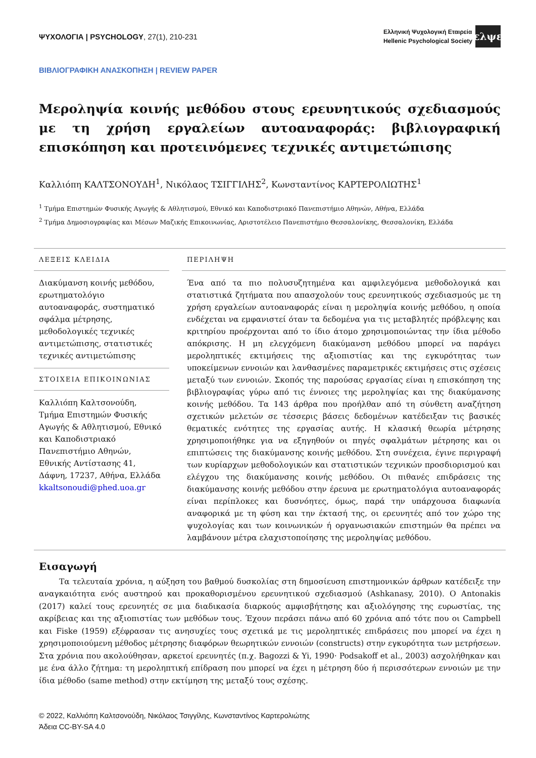ΨΥΧΟΛΟΓΙΑ | PSYCHOLOGY, 27(1), 210-231
Ελληνική Ψυχολογική Εταιρεία
Hellenic Psychological Society
ελψε
ΒΙΒΛΙΟΓΡΑΦΙΚΗ ΑΝΑΣΚΟΠΗΣΗ | REVIEW PAPER
Μεροληψία κοινής μεθόδου στους ερευνητικούς σχεδιασμούς με τη χρήση εργαλείων αυτοαναφοράς: βιβλιογραφική επισκόπηση και προτεινόμενες τεχνικές αντιμετώπισης
Καλλιόπη ΚΑΛΤΣΟΝΟΥΔΗ<sup>1</sup>, Νικόλαος ΤΣΙΓΓΙΛΗΣ<sup>2</sup>, Κωνσταντίνος ΚΑΡΤΕΡΟΛΙΩΤΗΣ<sup>1</sup>
<sup>1</sup> Τμήμα Επιστημών Φυσικής Αγωγής & Αθλητισμού, Εθνικό και Καποδιστριακό Πανεπιστήμιο Αθηνών, Αθήνα, Ελλάδα
<sup>2</sup> Τμήμα Δημοσιογραφίας και Μέσων Μαζικής Επικοινωνίας, Αριστοτέλειο Πανεπιστήμιο Θεσσαλονίκης, Θεσσαλονίκη, Ελλάδα
ΛΕΞΕΙΣ ΚΛΕΙΔΙΑ
Διακύμανση κοινής μεθόδου, ερωτηματολόγιο αυτοαναφοράς, συστηματικό σφάλμα μέτρησης, μεθοδολογικές τεχνικές αντιμετώπισης, στατιστικές τεχνικές αντιμετώπισης
ΣΤΟΙΧΕΙΑ ΕΠΙΚΟΙΝΩΝΙΑΣ
Καλλιόπη Καλτσονούδη, Τμήμα Επιστημών Φυσικής Αγωγής & Αθλητισμού, Εθνικό και Καποδιστριακό Πανεπιστήμιο Αθηνών, Εθνικής Αντίστασης 41, Δάφνη, 17237, Αθήνα, Ελλάδα
kkaltsonoudi@phed.uoa.gr
ΠΕΡΙΛΗΨΗ
Ένα από τα πιο πολυσυζητημένα και αμφιλεγόμενα μεθοδολογικά και στατιστικά ζητήματα που απασχολούν τους ερευνητικούς σχεδιασμούς με τη χρήση εργαλείων αυτοαναφοράς είναι η μεροληψία κοινής μεθόδου, η οποία ενδέχεται να εμφανιστεί όταν τα δεδομένα για τις μεταβλητές πρόβλεψης και κριτηρίου προέρχονται από το ίδιο άτομο χρησιμοποιώντας την ίδια μέθοδο απόκρισης. Η μη ελεγχόμενη διακύμανση μεθόδου μπορεί να παράγει μεροληπτικές εκτιμήσεις της αξιοπιστίας και της εγκυρότητας των υποκείμενων εννοιών και λανθασμένες παραμετρικές εκτιμήσεις στις σχέσεις μεταξύ των εννοιών. Σκοπός της παρούσας εργασίας είναι η επισκόπηση της βιβλιογραφίας γύρω από τις έννοιες της μεροληψίας και της διακύμανσης κοινής μεθόδου. Τα 143 άρθρα που προήλθαν από τη σύνθετη αναζήτηση σχετικών μελετών σε τέσσερις βάσεις δεδομένων κατέδειξαν τις βασικές θεματικές ενότητες της εργασίας αυτής. Η κλασική θεωρία μέτρησης χρησιμοποιήθηκε για να εξηγηθούν οι πηγές σφαλμάτων μέτρησης και οι επιπτώσεις της διακύμανσης κοινής μεθόδου. Στη συνέχεια, έγινε περιγραφή των κυρίαρχων μεθοδολογικών και στατιστικών τεχνικών προσδιορισμού και ελέγχου της διακύμανσης κοινής μεθόδου. Οι πιθανές επιδράσεις της διακύμανσης κοινής μεθόδου στην έρευνα με ερωτηματολόγια αυτοαναφοράς είναι περίπλοκες και δυσνόητες, όμως, παρά την υπάρχουσα διαφωνία αναφορικά με τη φύση και την έκτασή της, οι ερευνητές από τον χώρο της ψυχολογίας και των κοινωνικών ή οργανωσιακών επιστημών θα πρέπει να λαμβάνουν μέτρα ελαχιστοποίησης της μεροληψίας μεθόδου.
Εισαγωγή
Τα τελευταία χρόνια, η αύξηση του βαθμού δυσκολίας στη δημοσίευση επιστημονικών άρθρων κατέδειξε την αναγκαιότητα ενός αυστηρού και προκαθορισμένου ερευνητικού σχεδιασμού (Ashkanasy, 2010). Ο Antonakis (2017) καλεί τους ερευνητές σε μια διαδικασία διαρκούς αμφισβήτησης και αξιολόγησης της ευρωστίας, της ακρίβειας και της αξιοπιστίας των μεθόδων τους. Έχουν περάσει πάνω από 60 χρόνια από τότε που οι Campbell και Fiske (1959) εξέφρασαν τις ανησυχίες τους σχετικά με τις μεροληπτικές επιδράσεις που μπορεί να έχει η χρησιμοποιούμενη μέθοδος μέτρησης διαφόρων θεωρητικών εννοιών (constructs) στην εγκυρότητα των μετρήσεων. Στα χρόνια που ακολούθησαν, αρκετοί ερευνητές (π.χ. Bagozzi & Yi, 1990· Podsakoff et al., 2003) ασχολήθηκαν και με ένα άλλο ζήτημα: τη μεροληπτική επίδραση που μπορεί να έχει η μέτρηση δύο ή περισσότερων εννοιών με την ίδια μέθοδο (same method) στην εκτίμηση της μεταξύ τους σχέσης.
© 2022, Καλλιόπη Καλτσονούδη, Νικόλαος Τσιγγίλης, Κωνσταντίνος Καρτερολιώτης
Άδεια CC-BY-SA 4.0